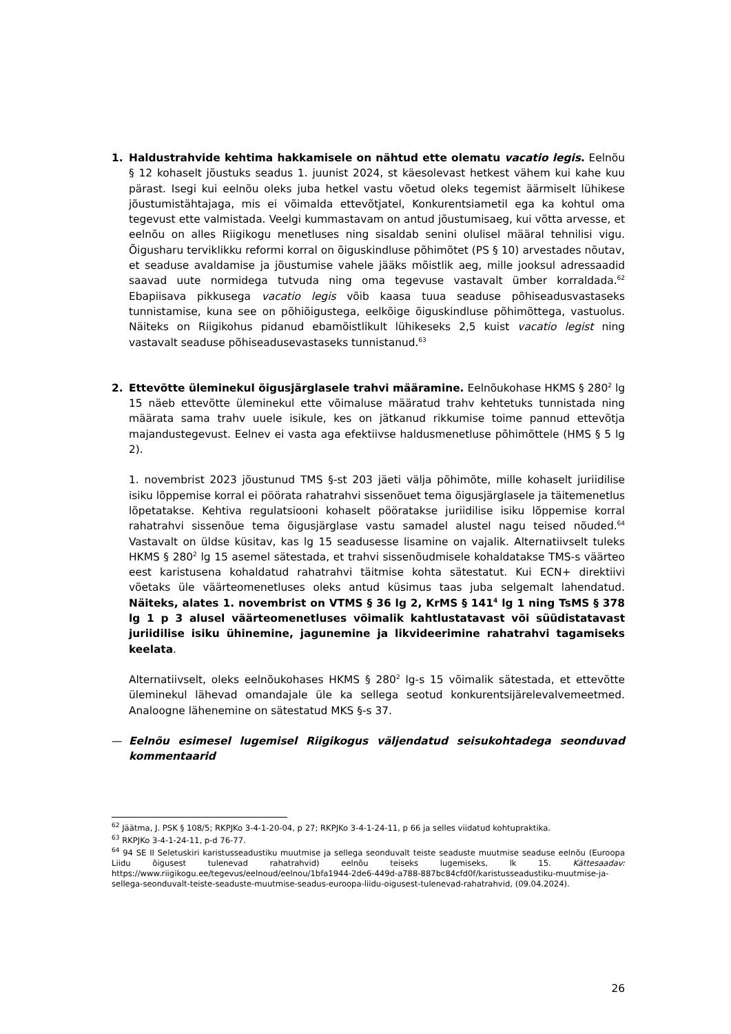1. Haldustrahvide kehtima hakkamisele on nähtud ette olematu vacatio legis. Eelnõu § 12 kohaselt jõustuks seadus 1. juunist 2024, st käesolevast hetkest vähem kui kahe kuu pärast. Isegi kui eelnõu oleks juba hetkel vastu võetud oleks tegemist äärmiselt lühikese jõustumistähtajaga, mis ei võimalda ettevõtjatel, Konkurentsiametil ega ka kohtul oma tegevust ette valmistada. Veelgi kummastavam on antud jõustumisaeg, kui võtta arvesse, et eelnõu on alles Riigikogu menetluses ning sisaldab senini olulisel määral tehnilisi vigu. Õigusharu terviklikku reformi korral on õiguskindluse põhimõtet (PS § 10) arvestades nõutav, et seaduse avaldamise ja jõustumise vahele jääks mõistlik aeg, mille jooksul adressaadid saavad uute normidega tutvuda ning oma tegevuse vastavalt ümber korraldada.<sup>62</sup> Ebapiisava pikkusega vacatio legis võib kaasa tuua seaduse põhiseadusvastaseks tunnistamise, kuna see on põhiõigustega, eelkõige õiguskindluse põhimõttega, vastuolus. Näiteks on Riigikohus pidanud ebamõistlikult lühikeseks 2,5 kuist vacatio legist ning vastavalt seaduse põhiseadusevastaseks tunnistanud.<sup>63</sup>
2. Ettevõtte üleminekul õigusjärglasele trahvi määramine. Eelnõukohase HKMS § 280<sup>2</sup> lg 15 näeb ettevõtte üleminekul ette võimaluse määratud trahv kehtetuks tunnistada ning määrata sama trahv uuele isikule, kes on jätkanud rikkumise toime pannud ettevõtja majandustegevust. Eelnev ei vasta aga efektiivse haldusmenetluse põhimõttele (HMS § 5 lg 2).
1. novembrist 2023 jõustunud TMS §-st 203 jäeti välja põhimõte, mille kohaselt juriidilise isiku lõppemise korral ei pöörata rahatrahvi sissenõuet tema õigusjärglasele ja täitemenetlus lõpetatakse. Kehtiva regulatsiooni kohaselt pööratakse juriidilise isiku lõppemise korral rahatrahvi sissenõue tema õigusjärglase vastu samadel alustel nagu teised nõuded.<sup>64</sup> Vastavalt on üldse küsitav, kas lg 15 seadusesse lisamine on vajalik. Alternatiivselt tuleks HKMS § 280<sup>2</sup> lg 15 asemel sätestada, et trahvi sissenõudmisele kohaldatakse TMS-s väärteo eest karistusena kohaldatud rahatrahvi täitmise kohta sätestatut. Kui ECN+ direktiivi võetaks üle väärteomenetluses oleks antud küsimus taas juba selgemalt lahendatud. Näiteks, alates 1. novembrist on VTMS § 36 lg 2, KrMS § 141<sup>4</sup> lg 1 ning TsMS § 378 lg 1 p 3 alusel väärteomenetluses võimalik kahtlustatavast või süüdistatavast juriidilise isiku ühinemine, jagunemine ja likvideerimine rahatrahvi tagamiseks keelata.
Alternatiivselt, oleks eelnõukohases HKMS § 280<sup>2</sup> lg-s 15 võimalik sätestada, et ettevõtte üleminekul lähevad omandajale üle ka sellega seotud konkurentsijärelevalvemeetmed. Analoogne lähenemine on sätestatud MKS §-s 37.
— Eelnõu esimesel lugemisel Riigikogus väljendatud seisukohtadega seonduvad kommentaarid
<sup>62</sup> Jäätma, J. PSK § 108/5; RKPJKo 3-4-1-20-04, p 27; RKPJKo 3-4-1-24-11, p 66 ja selles viidatud kohtupraktika.
<sup>63</sup> RKPJKo 3-4-1-24-11, p-d 76-77.
<sup>64</sup> 94 SE II Seletuskiri karistusseadustiku muutmise ja sellega seonduvalt teiste seaduste muutmise seaduse eelnõu (Euroopa Liidu õigusest tulenevad rahatrahvid) eelnõu teiseks lugemiseks, lk 15. Kättesaadav: https://www.riigikogu.ee/tegevus/eelnoud/eelnou/1bfa1944-2de6-449d-a788-887bc84cfd0f/karistusseadustiku-muutmise-ja-sellega-seonduvalt-teiste-seaduste-muutmise-seadus-euroopa-liidu-oigusest-tulenevad-rahatrahvid, (09.04.2024).
26